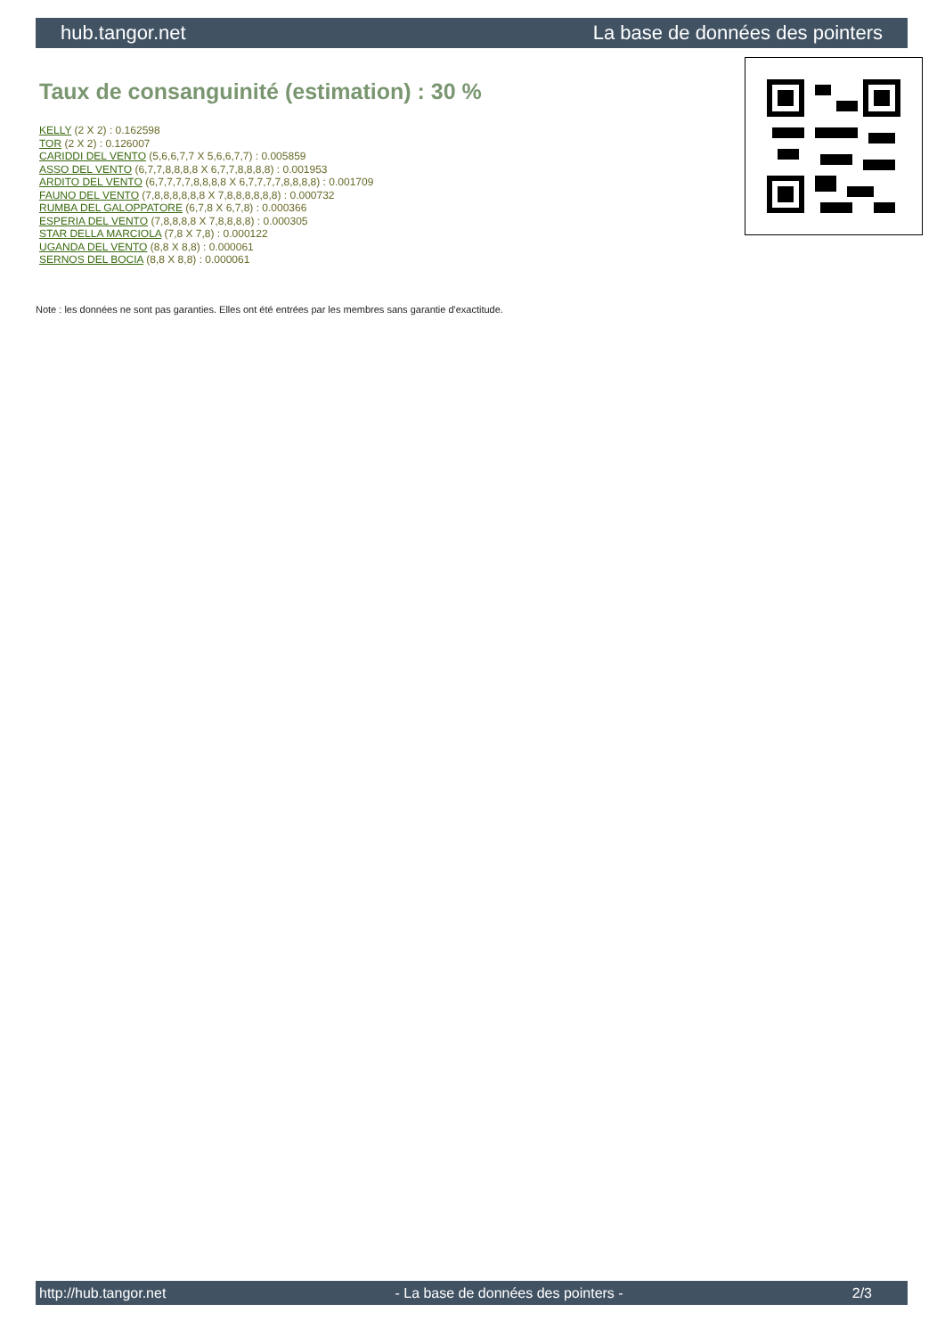hub.tangor.net La base de données des pointers
Taux de consanguinité (estimation) : 30 %
KELLY (2 X 2) : 0.162598
TOR (2 X 2) : 0.126007
CARIDDI DEL VENTO (5,6,6,7,7 X 5,6,6,7,7) : 0.005859
ASSO DEL VENTO (6,7,7,8,8,8,8 X 6,7,7,8,8,8,8) : 0.001953
ARDITO DEL VENTO (6,7,7,7,7,8,8,8,8 X 6,7,7,7,7,8,8,8,8) : 0.001709
FAUNO DEL VENTO (7,8,8,8,8,8,8 X 7,8,8,8,8,8,8) : 0.000732
RUMBA DEL GALOPPATORE (6,7,8 X 6,7,8) : 0.000366
ESPERIA DEL VENTO (7,8,8,8,8 X 7,8,8,8,8) : 0.000305
STAR DELLA MARCIOLA (7,8 X 7,8) : 0.000122
UGANDA DEL VENTO (8,8 X 8,8) : 0.000061
SERNOS DEL BOCIA (8,8 X 8,8) : 0.000061
Note : les données ne sont pas garanties. Elles ont été entrées par les membres sans garantie d'exactitude.
http://hub.tangor.net - La base de données des pointers - 2/3